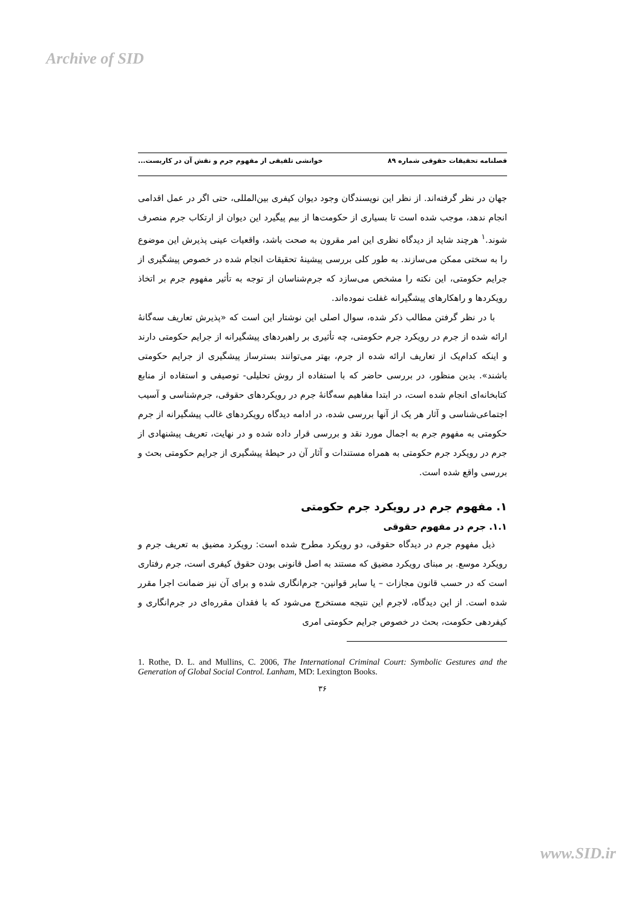Archive of SID
فصلنامه تحقیقات حقوقی شماره ۸۹ خوانشی تلفیقی از مفهوم جرم و نقش آن در کاربست...
جهان در نظر گرفته‌اند. از نظر این نویسندگان وجود دیوان کیفری بین‌المللی، حتی اگر در عمل اقدامی انجام ندهد، موجب شده است تا بسیاری از حکومت‌ها از بیم پیگیرد این دیوان از ارتکاب جرم منصرف شوند.<sup>۱</sup> هرچند شاید از دیدگاه نظری این امر مقرون به صحت باشد، واقعیات عینی پذیرش این موضوع را به سختی ممکن می‌سازند. به طور کلی بررسی پیشینهٔ تحقیقات انجام شده در خصوص پیشگیری از جرایم حکومتی، این نکته را مشخص می‌سازد که جرم‌شناسان از توجه به تأثیر مفهوم جرم بر اتخاذ رویکردها و راهکارهای پیشگیرانه غفلت نموده‌اند.
با در نظر گرفتن مطالب ذکر شده، سوال اصلی این نوشتار این است که «پذیرش تعاریف سه‌گانهٔ ارائه شده از جرم در رویکرد جرم حکومتی، چه تأثیری بر راهبردهای پیشگیرانه از جرایم حکومتی دارند و اینکه کدام‌یک از تعاریف ارائه شده از جرم، بهتر می‌توانند بسترساز پیشگیری از جرایم حکومتی باشند». بدین منظور، در بررسی حاضر که با استفاده از روش تحلیلی- توصیفی و استفاده از منابع کتابخانه‌ای انجام شده است، در ابتدا مفاهیم سه‌گانهٔ جرم در رویکردهای حقوقی، جرم‌شناسی و آسیب اجتماعی‌شناسی و آثار هر یک از آنها بررسی شده، در ادامه دیدگاه رویکردهای غالب پیشگیرانه از جرم حکومتی به مفهوم جرم به اجمال مورد نقد و بررسی قرار داده شده و در نهایت، تعریف پیشنهادی از جرم در رویکرد جرم حکومتی به همراه مستندات و آثار آن در حیطهٔ پیشگیری از جرایم حکومتی بحث و بررسی واقع شده است.
۱. مفهوم جرم در رویکرد جرم حکومتی
۱.۱. جرم در مفهوم حقوقی
ذیل مفهوم جرم در دیدگاه حقوقی، دو رویکرد مطرح شده است: رویکرد مضیق به تعریف جرم و رویکرد موسع. بر مبنای رویکرد مضیق که مستند به اصل قانونی بودن حقوق کیفری است، جرم رفتاری است که در حسب قانون مجازات – یا سایر قوانین- جرم‌انگاری شده و برای آن نیز ضمانت اجرا مقرر شده است. از این دیدگاه، لاجرم این نتیجه مستخرج می‌شود که با فقدان مقرره‌ای در جرم‌انگاری و کیفردهی حکومت، بحث در خصوص جرایم حکومتی امری
1. Rothe, D. L. and Mullins, C. 2006, The International Criminal Court: Symbolic Gestures and the Generation of Global Social Control. Lanham, MD: Lexington Books.
۳۶
www.SID.ir